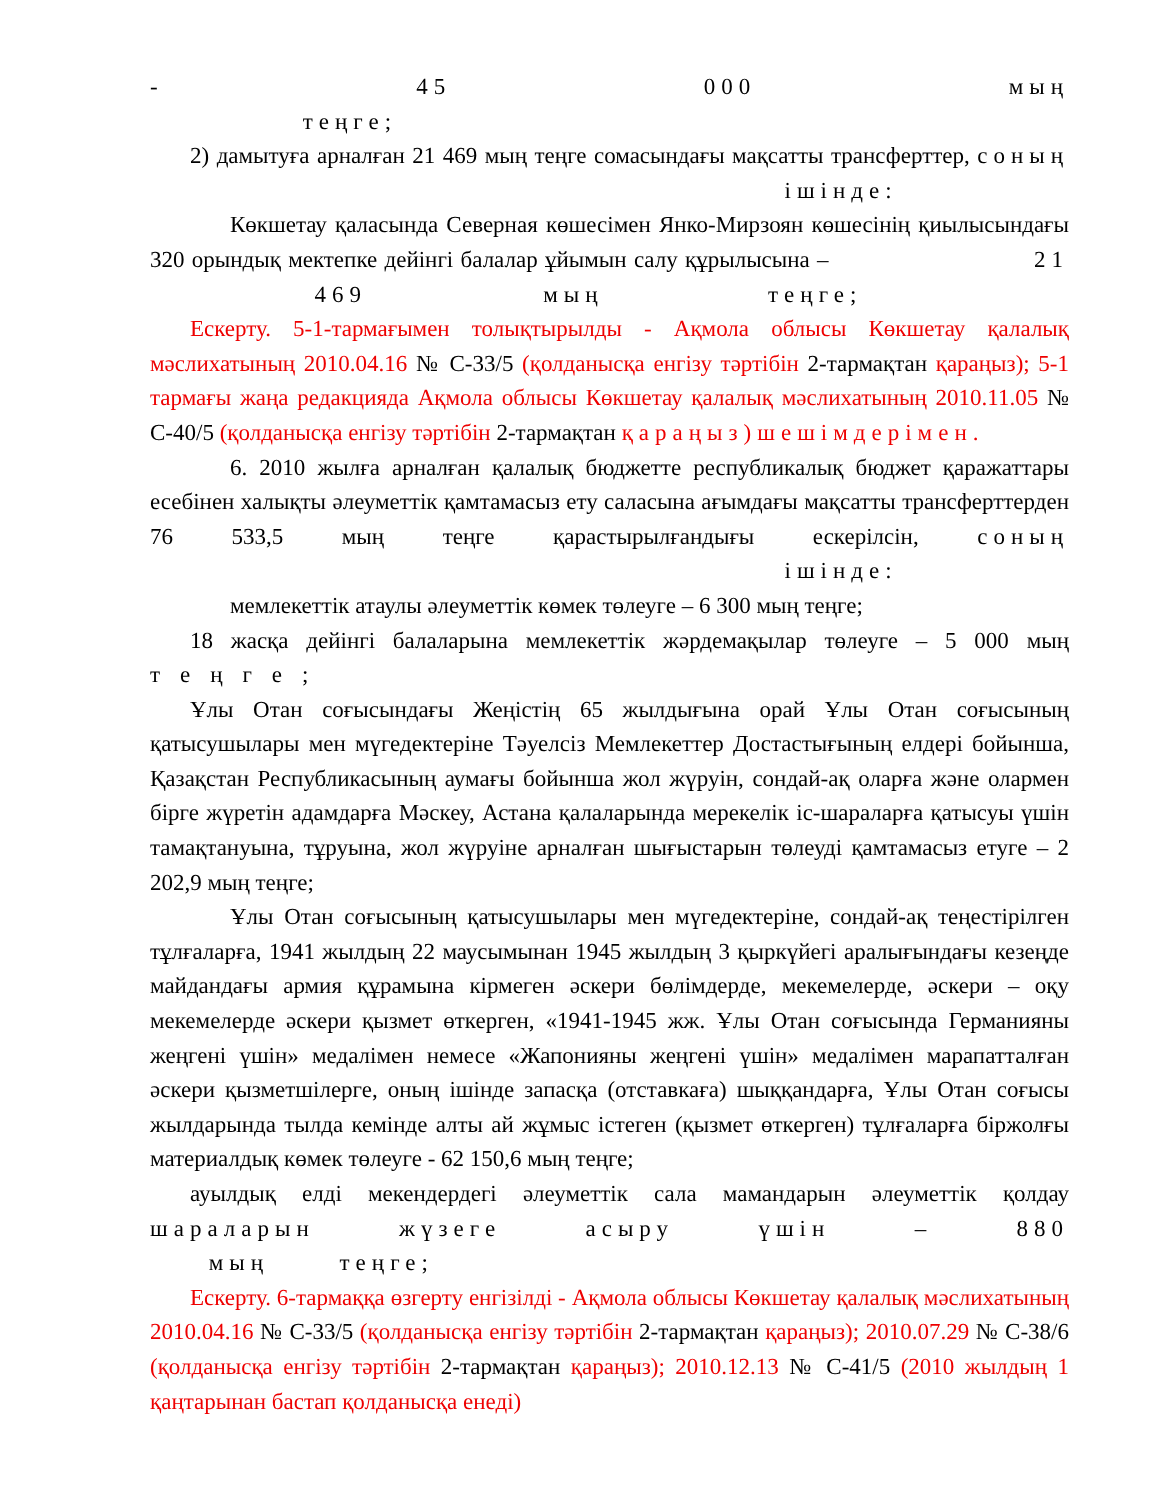- 45 000 мың теңге;
2) дамытуға арналған 21 469 мың теңге сомасындағы мақсатты трансферттер, соның ішінде:
Көкшетау қаласында Северная көшесімен Янко-Мирзоян көшесінің қиылысындағы 320 орындық мектепке дейінгі балалар ұйымын салу құрылысына – 21 469 мың теңге;
Ескерту. 5-1-тармағымен толықтырылды - Ақмола облысы Көкшетау қалалық мәслихатының 2010.04.16 № С-33/5 (қолданысқа енгізу тәртібін 2-тармақтан қараңыз); 5-1 тармағы жаңа редакцияда Ақмола облысы Көкшетау қалалық мәслихатының 2010.11.05 № С-40/5 (қолданысқа енгізу тәртібін 2-тармақтан қараңыз)шешімдерімен.
6. 2010 жылға арналған қалалық бюджетте республикалық бюджет қаражаттары есебінен халықты әлеуметтік қамтамасыз ету саласына ағымдағы мақсатты трансферттерден 76 533,5 мың теңге қарастырылғандығы ескерілсін, соның ішінде:
мемлекеттік атаулы әлеуметтік көмек төлеуге – 6 300 мың теңге;
18 жасқа дейінгі балаларына мемлекеттік жәрдемақылар төлеуге – 5 000 мың теңге;
Ұлы Отан соғысындағы Жеңістің 65 жылдығына орай Ұлы Отан соғысының қатысушылары мен мүгедектеріне Тәуелсіз Мемлекеттер Достастығының елдері бойынша, Қазақстан Республикасының аумағы бойынша жол жүруін, сондай-ақ оларға және олармен бірге жүретін адамдарға Мәскеу, Астана қалаларында мерекелік іс-шараларға қатысуы үшін тамақтануына, тұруына, жол жүруіне арналған шығыстарын төлеуді қамтамасыз етуге – 2 202,9 мың теңге;
Ұлы Отан соғысының қатысушылары мен мүгедектеріне, сондай-ақ теңестірілген тұлғаларға, 1941 жылдың 22 маусымынан 1945 жылдың 3 қыркүйегі аралығындағы кезеңде майдандағы армия құрамына кірмеген әскери бөлімдерде, мекемелерде, әскери – оқу мекемелерде әскери қызмет өткерген, «1941-1945 жж. Ұлы Отан соғысында Германияны жеңгені үшін» медалімен немесе «Жапонияны жеңгені үшін» медалімен марапатталған әскери қызметшілерге, оның ішінде запасқа (отставкаға) шыққандарға, Ұлы Отан соғысы жылдарында тылда кемінде алты ай жұмыс істеген (қызмет өткерген) тұлғаларға біржолғы материалдық көмек төлеуге - 62 150,6 мың теңге;
ауылдық елді мекендердегі әлеуметтік сала мамандарын әлеуметтік қолдау шараларын жүзеге асыру үшін – 880 мың теңге;
Ескерту. 6-тармаққа өзгерту енгізілді - Ақмола облысы Көкшетау қалалық мәслихатының 2010.04.16 № С-33/5 (қолданысқа енгізу тәртібін 2-тармақтан қараңыз); 2010.07.29 № С-38/6 (қолданысқа енгізу тәртібін 2-тармақтан қараңыз); 2010.12.13 № С-41/5 (2010 жылдың 1 қаңтарынан бастап қолданысқа енеді)